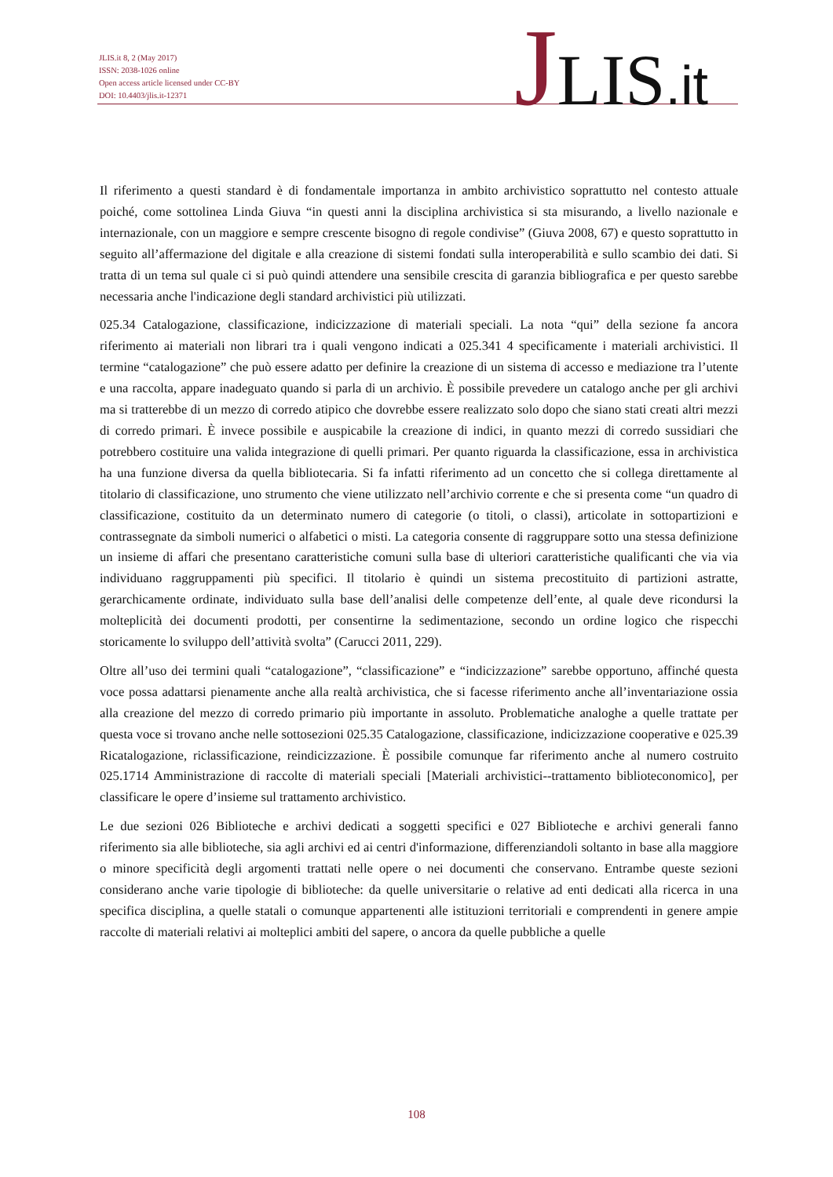JLIS.it 8, 2 (May 2017)
ISSN: 2038-1026 online
Open access article licensed under CC-BY
DOI: 10.4403/jlis.it-12371
JLIS.it
Il riferimento a questi standard è di fondamentale importanza in ambito archivistico soprattutto nel contesto attuale poiché, come sottolinea Linda Giuva “in questi anni la disciplina archivistica si sta misurando, a livello nazionale e internazionale, con un maggiore e sempre crescente bisogno di regole condivise” (Giuva 2008, 67) e questo soprattutto in seguito all’affermazione del digitale e alla creazione di sistemi fondati sulla interoperabilità e sullo scambio dei dati. Si tratta di un tema sul quale ci si può quindi attendere una sensibile crescita di garanzia bibliografica e per questo sarebbe necessaria anche l'indicazione degli standard archivistici più utilizzati.
025.34 Catalogazione, classificazione, indicizzazione di materiali speciali. La nota “qui” della sezione fa ancora riferimento ai materiali non librari tra i quali vengono indicati a 025.341 4 specificamente i materiali archivistici. Il termine “catalogazione” che può essere adatto per definire la creazione di un sistema di accesso e mediazione tra l’utente e una raccolta, appare inadeguato quando si parla di un archivio. È possibile prevedere un catalogo anche per gli archivi ma si tratterebbe di un mezzo di corredo atipico che dovrebbe essere realizzato solo dopo che siano stati creati altri mezzi di corredo primari. È invece possibile e auspicabile la creazione di indici, in quanto mezzi di corredo sussidiari che potrebbero costituire una valida integrazione di quelli primari. Per quanto riguarda la classificazione, essa in archivistica ha una funzione diversa da quella bibliotecaria. Si fa infatti riferimento ad un concetto che si collega direttamente al titolario di classificazione, uno strumento che viene utilizzato nell’archivio corrente e che si presenta come “un quadro di classificazione, costituito da un determinato numero di categorie (o titoli, o classi), articolate in sottopartizioni e contrassegnate da simboli numerici o alfabetici o misti. La categoria consente di raggruppare sotto una stessa definizione un insieme di affari che presentano caratteristiche comuni sulla base di ulteriori caratteristiche qualificanti che via via individuano raggruppamenti più specifici. Il titolario è quindi un sistema precostituito di partizioni astratte, gerarchicamente ordinate, individuato sulla base dell’analisi delle competenze dell’ente, al quale deve ricondursi la molteplicità dei documenti prodotti, per consentirne la sedimentazione, secondo un ordine logico che rispecchi storicamente lo sviluppo dell’attività svolta” (Carucci 2011, 229).
Oltre all’uso dei termini quali “catalogazione”, “classificazione” e “indicizzazione” sarebbe opportuno, affinché questa voce possa adattarsi pienamente anche alla realtà archivistica, che si facesse riferimento anche all’inventariazione ossia alla creazione del mezzo di corredo primario più importante in assoluto. Problematiche analoghe a quelle trattate per questa voce si trovano anche nelle sottosezioni 025.35 Catalogazione, classificazione, indicizzazione cooperative e 025.39 Ricatalogazione, riclassificazione, reindicizzazione. È possibile comunque far riferimento anche al numero costruito 025.1714 Amministrazione di raccolte di materiali speciali [Materiali archivistici--trattamento biblioteconomico], per classificare le opere d’insieme sul trattamento archivistico.
Le due sezioni 026 Biblioteche e archivi dedicati a soggetti specifici e 027 Biblioteche e archivi generali fanno riferimento sia alle biblioteche, sia agli archivi ed ai centri d'informazione, differenziandoli soltanto in base alla maggiore o minore specificità degli argomenti trattati nelle opere o nei documenti che conservano. Entrambe queste sezioni considerano anche varie tipologie di biblioteche: da quelle universitarie o relative ad enti dedicati alla ricerca in una specifica disciplina, a quelle statali o comunque appartenenti alle istituzioni territoriali e comprendenti in genere ampie raccolte di materiali relativi ai molteplici ambiti del sapere, o ancora da quelle pubbliche a quelle
108